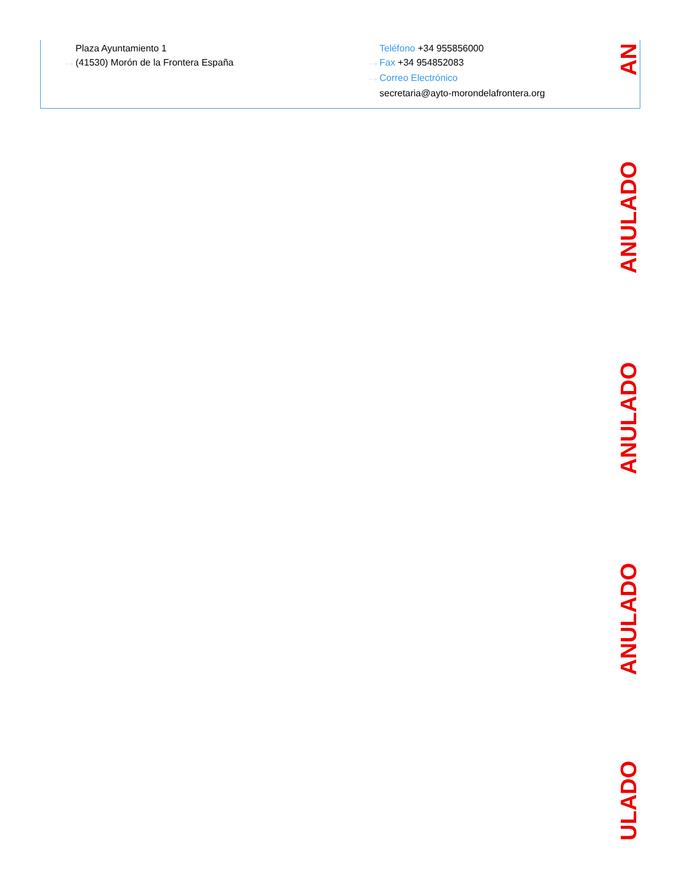Plaza Ayuntamiento 1
···› (41530) Morón de la Frontera España
Teléfono +34 955856000
···› Fax +34 954852083
···› Correo Electrónico
secretaria@ayto-morondelafrontera.org
AN
ANULADO
ANULADO
ANULADO
ULADO